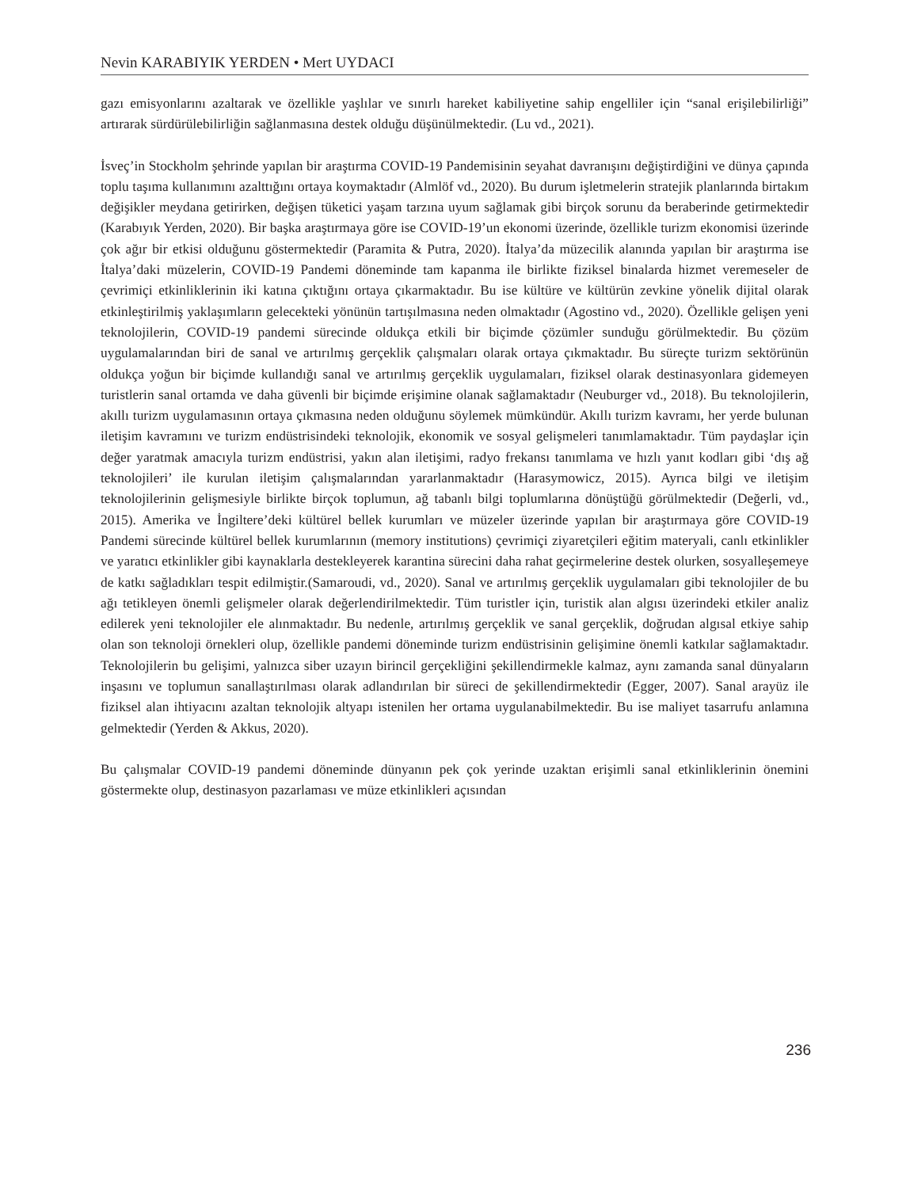Nevin KARABIYIK YERDEN • Mert UYDACI
gazı emisyonlarını azaltarak ve özellikle yaşlılar ve sınırlı hareket kabiliyetine sahip engelliler için “sanal erişilebilirliği” artırarak sürdürülebilirliğin sağlanmasına destek olduğu düşünülmektedir. (Lu vd., 2021).
İsveç’in Stockholm şehrinde yapılan bir araştırma COVID-19 Pandemisinin seyahat davranışını değiştirdiğini ve dünya çapında toplu taşıma kullanımını azalttığını ortaya koymaktadır (Almlöf vd., 2020). Bu durum işletmelerin stratejik planlarında birtakım değişikler meydana getirirken, değişen tüketici yaşam tarzına uyum sağlamak gibi birçok sorunu da beraberinde getirmektedir (Karabıyık Yerden, 2020). Bir başka araştırmaya göre ise COVID-19’un ekonomi üzerinde, özellikle turizm ekonomisi üzerinde çok ağır bir etkisi olduğunu göstermektedir (Paramita & Putra, 2020). İtalya’da müzecilik alanında yapılan bir araştırma ise İtalya’daki müzelerin, COVID-19 Pandemi döneminde tam kapanma ile birlikte fiziksel binalarda hizmet veremeseler de çevrimiçi etkinliklerinin iki katına çıktığını ortaya çıkarmaktadır. Bu ise kültüre ve kültürün zevkine yönelik dijital olarak etkinleştirilmiş yaklaşımların gelecekteki yönünün tartışılmasına neden olmaktadır (Agostino vd., 2020). Özellikle gelişen yeni teknolojilerin, COVID-19 pandemi sürecinde oldukça etkili bir biçimde çözümler sunduğu görülmektedir. Bu çözüm uygulamalarından biri de sanal ve artırılmış gerçeklik çalışmaları olarak ortaya çıkmaktadır. Bu süreçte turizm sektörünün oldukça yoğun bir biçimde kullandığı sanal ve artırılmış gerçeklik uygulamaları, fiziksel olarak destinasyonlara gidemeyen turistlerin sanal ortamda ve daha güvenli bir biçimde erişimine olanak sağlamaktadır (Neuburger vd., 2018). Bu teknolojilerin, akıllı turizm uygulamasının ortaya çıkmasına neden olduğunu söylemek mümkündür. Akıllı turizm kavramı, her yerde bulunan iletişim kavramını ve turizm endüstrisindeki teknolojik, ekonomik ve sosyal gelişmeleri tanımlamaktadır. Tüm paydaşlar için değer yaratmak amacıyla turizm endüstrisi, yakın alan iletişimi, radyo frekansı tanımlama ve hızlı yanıt kodları gibi ‘dış ağ teknolojileri’ ile kurulan iletişim çalışmalarından yararlanmaktadır (Harasymowicz, 2015). Ayrıca bilgi ve iletişim teknolojilerinin gelişmesiyle birlikte birçok toplumun, ağ tabanlı bilgi toplumlarına dönüştüğü görülmektedir (Değerli, vd., 2015). Amerika ve İngiltere’deki kültürel bellek kurumları ve müzeler üzerinde yapılan bir araştırmaya göre COVID-19 Pandemi sürecinde kültürel bellek kurumlarının (memory institutions) çevrimiçi ziyaretçileri eğitim materyali, canlı etkinlikler ve yaratıcı etkinlikler gibi kaynaklarla destekleyerek karantina sürecini daha rahat geçirmelerine destek olurken, sosyalleşemeye de katkı sağladıkları tespit edilmiştir.(Samaroudi, vd., 2020). Sanal ve artırılmış gerçeklik uygulamaları gibi teknolojiler de bu ağı tetikleyen önemli gelişmeler olarak değerlendirilmektedir. Tüm turistler için, turistik alan algısı üzerindeki etkiler analiz edilerek yeni teknolojiler ele alınmaktadır. Bu nedenle, artırılmış gerçeklik ve sanal gerçeklik, doğrudan algısal etkiye sahip olan son teknoloji örnekleri olup, özellikle pandemi döneminde turizm endüstrisinin gelişimine önemli katkılar sağlamaktadır. Teknolojilerin bu gelişimi, yalnızca siber uzayın birincil gerçekliğini şekillendirmekle kalmaz, aynı zamanda sanal dünyaların inşasını ve toplumun sanallaştırılması olarak adlandırılan bir süreci de şekillendirmektedir (Egger, 2007). Sanal arayüz ile fiziksel alan ihtiyacını azaltan teknolojik altyapı istenilen her ortama uygulanabilmektedir. Bu ise maliyet tasarrufu anlamına gelmektedir (Yerden & Akkus, 2020).
Bu çalışmalar COVID-19 pandemi döneminde dünyanın pek çok yerinde uzaktan erişimli sanal etkinliklerinin önemini göstermekte olup, destinasyon pazarlaması ve müze etkinlikleri açısından
236